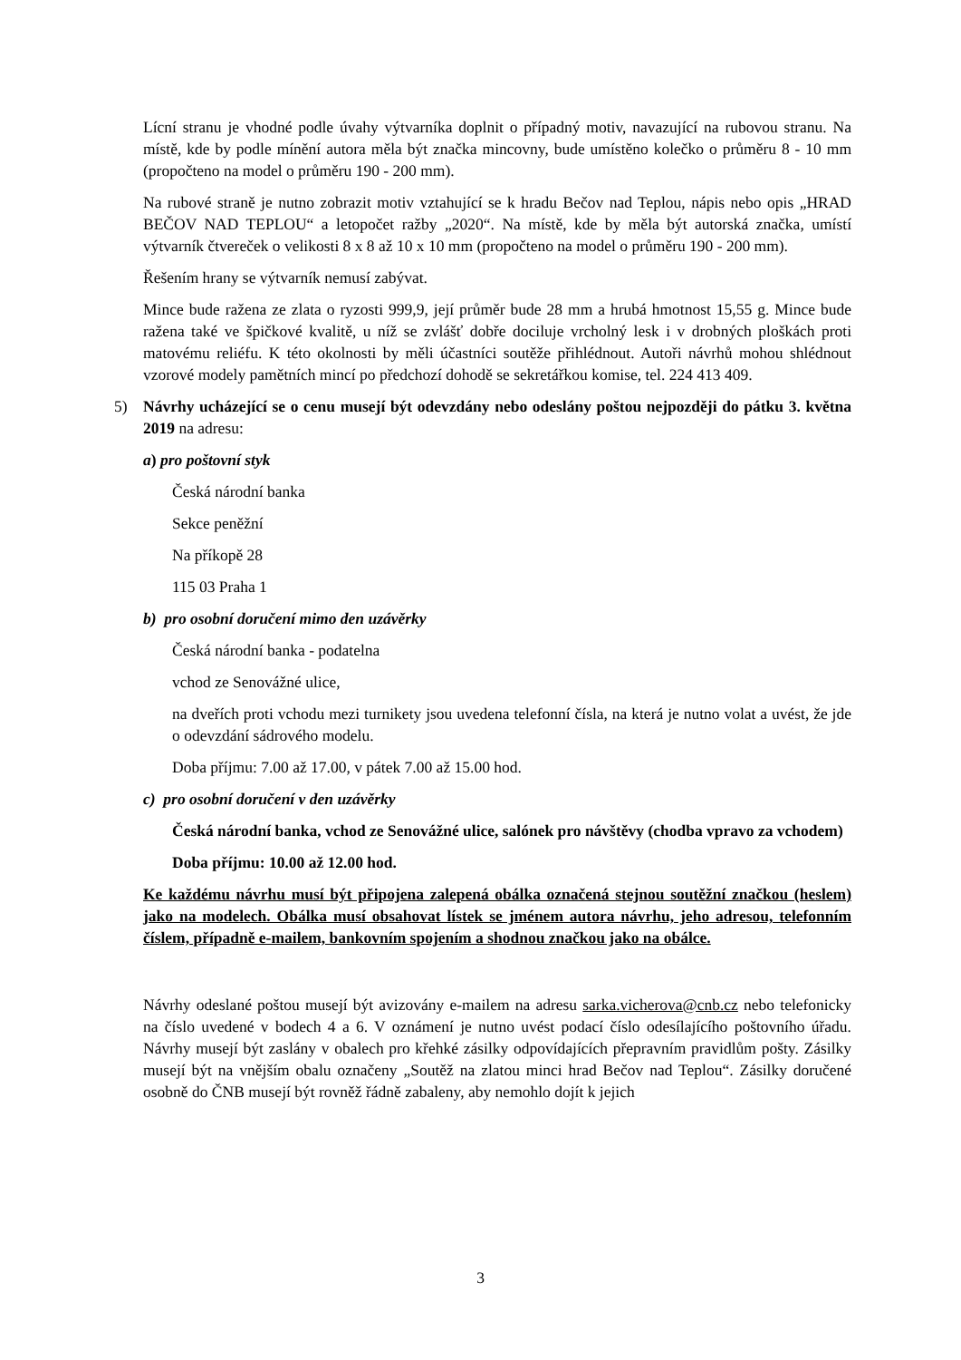Lícní stranu je vhodné podle úvahy výtvarníka doplnit o případný motiv, navazující na rubovou stranu. Na místě, kde by podle mínění autora měla být značka mincovny, bude umístěno kolečko o průměru 8 - 10 mm (propočteno na model o průměru 190 - 200 mm).
Na rubové straně je nutno zobrazit motiv vztahující se k hradu Bečov nad Teplou, nápis nebo opis „HRAD BEČOV NAD TEPLOU“ a letopočet ražby „2020“. Na místě, kde by měla být autorská značka, umístí výtvarník čtvereček o velikosti 8 x 8 až 10 x 10 mm (propočteno na model o průměru 190 - 200 mm).
Řešením hrany se výtvarník nemusí zabývat.
Mince bude ražena ze zlata o ryzosti 999,9, její průměr bude 28 mm a hrubá hmotnost 15,55 g. Mince bude ražena také ve špičkové kvalitě, u níž se zvlášť dobře dociluje vrcholný lesk i v drobných ploškách proti matovému reliéfu. K této okolnosti by měli účastníci soutěže přihlédnout. Autoři návrhů mohou shlédnout vzorové modely pamětních mincí po předchozí dohodě se sekretářkou komise, tel. 224 413 409.
5) Návrhy ucházející se o cenu musejí být odevzdány nebo odeslány poštou nejpozději do pátku 3. května 2019 na adresu:
a) pro poštovní styk
Česká národní banka
Sekce peněžní
Na příkopě 28
115 03 Praha 1
b) pro osobní doručení mimo den uzávěrky
Česká národní banka - podatelna
vchod ze Senovážné ulice,
na dveřích proti vchodu mezi turnikety jsou uvedena telefonní čísla, na která je nutno volat a uvést, že jde o odevzdání sádrového modelu.
Doba příjmu: 7.00 až 17.00, v pátek 7.00 až 15.00 hod.
c) pro osobní doručení v den uzávěrky
Česká národní banka, vchod ze Senovážné ulice, salónek pro návštěvy (chodba vpravo za vchodem)
Doba příjmu: 10.00 až 12.00 hod.
Ke každému návrhu musí být připojena zalepená obálka označená stejnou soutěžní značkou (heslem) jako na modelech. Obálka musí obsahovat lístek se jménem autora návrhu, jeho adresou, telefonním číslem, případně e-mailem, bankovním spojením a shodnou značkou jako na obálce.
Návrhy odeslané poštou musejí být avizovány e-mailem na adresu sarka.vicherova@cnb.cz nebo telefonicky na číslo uvedené v bodech 4 a 6. V oznámení je nutno uvést podací číslo odesílajícího poštovního úřadu. Návrhy musejí být zaslány v obalech pro křehké zásilky odpovídajících přepravním pravidlům pošty. Zásilky musejí být na vnějším obalu označeny „Soutěž na zlatou minci hrad Bečov nad Teplou“. Zásilky doručené osobně do ČNB musejí být rovněž řádně zabaleny, aby nemohlo dojít k jejich
3